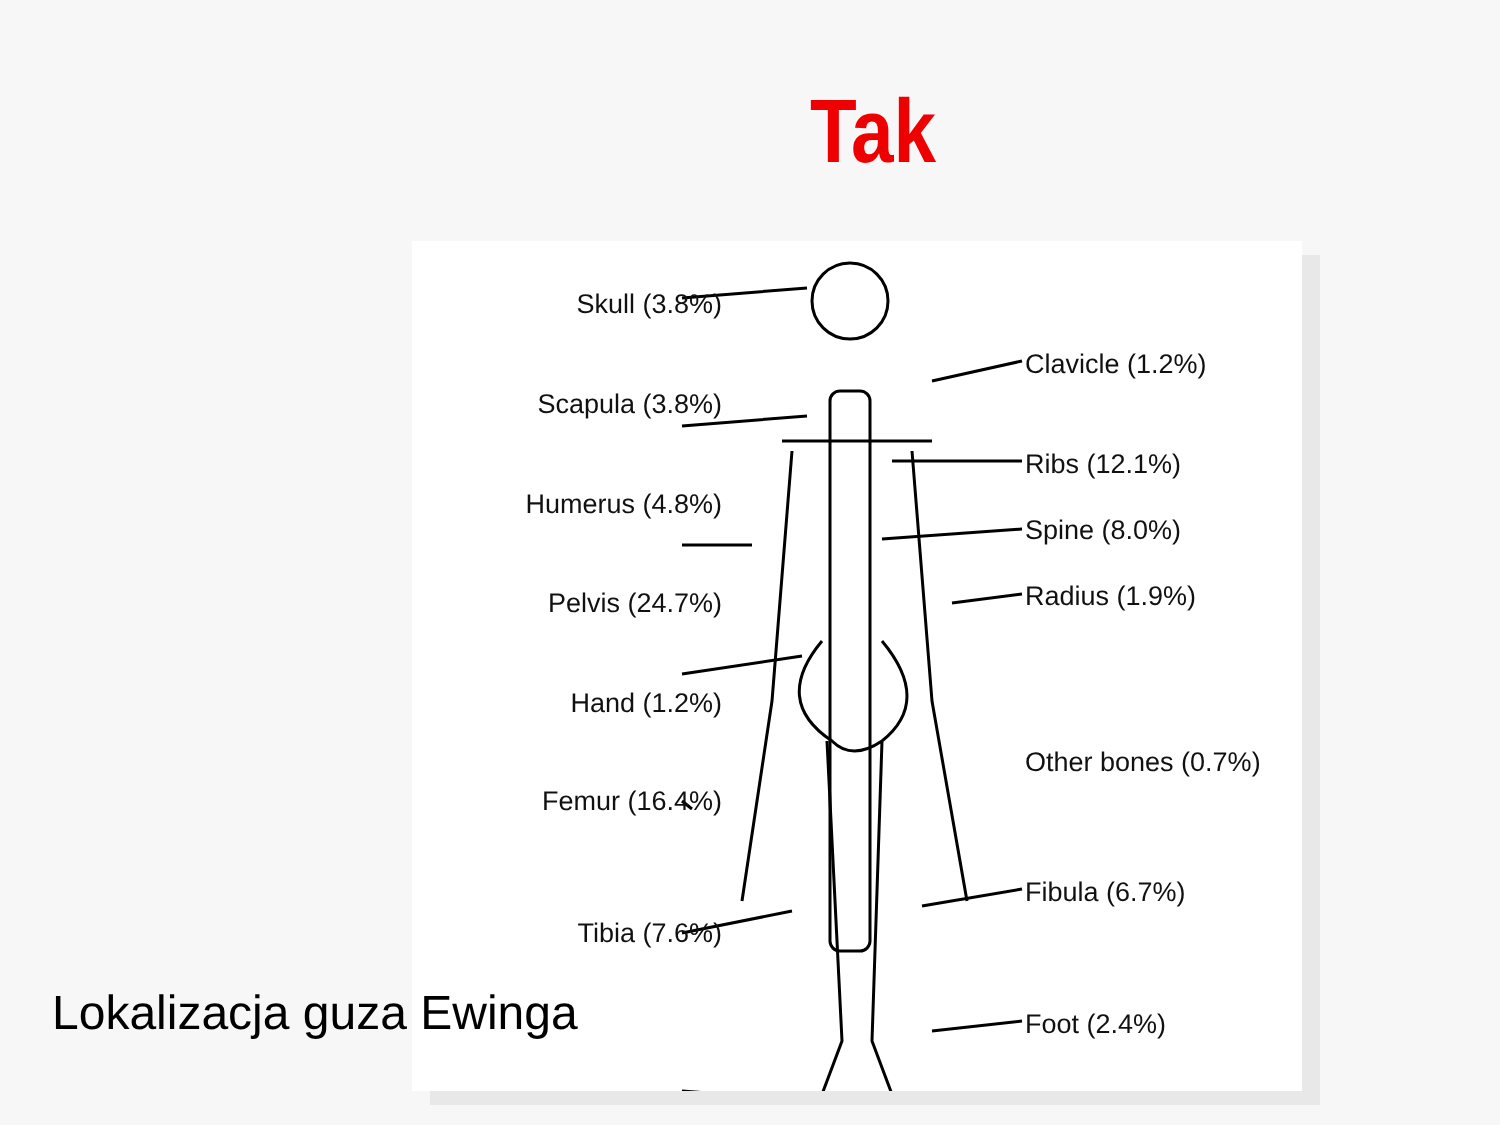Tak
Skull (3.8%)
Clavicle (1.2%)
Scapula (3.8%)
Ribs (12.1%)
Humerus (4.8%)
Spine (8.0%)
Pelvis (24.7%) Radius (1.9%)
Hand (1.2%)
Other bones (0.7%)
Femur (16.4%)
Fibula (6.7%)
Tibia (7.6%)
Foot (2.4%)
Lokalizacja guza Ewinga